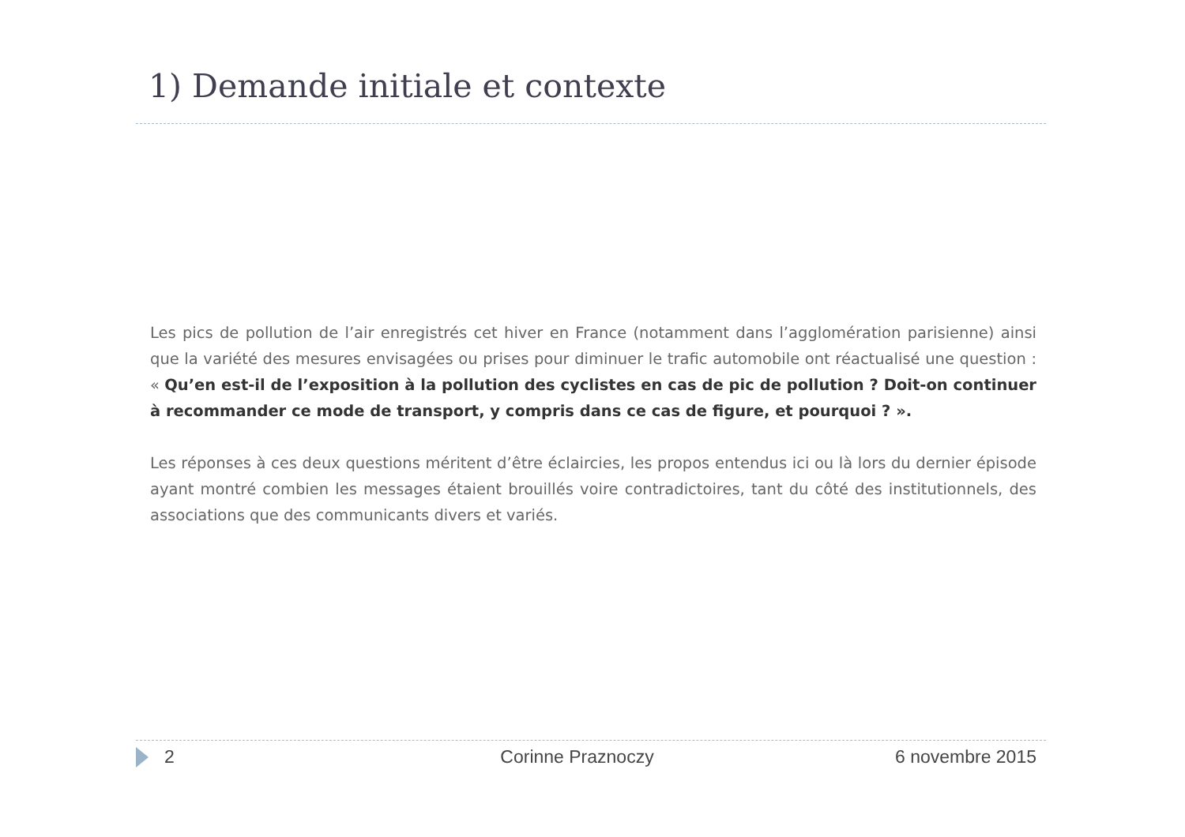1) Demande initiale et contexte
Les pics de pollution de l’air enregistrés cet hiver en France (notamment dans l’agglomération parisienne) ainsi que la variété des mesures envisagées ou prises pour diminuer le trafic automobile ont réactualisé une question : « Qu’en est-il de l’exposition à la pollution des cyclistes en cas de pic de pollution ? Doit-on continuer à recommander ce mode de transport, y compris dans ce cas de figure, et pourquoi ? ».
Les réponses à ces deux questions méritent d’être éclaircies, les propos entendus ici ou là lors du dernier épisode ayant montré combien les messages étaient brouillés voire contradictoires, tant du côté des institutionnels, des associations que des communicants divers et variés.
2 Corinne Praznoczy 6 novembre 2015